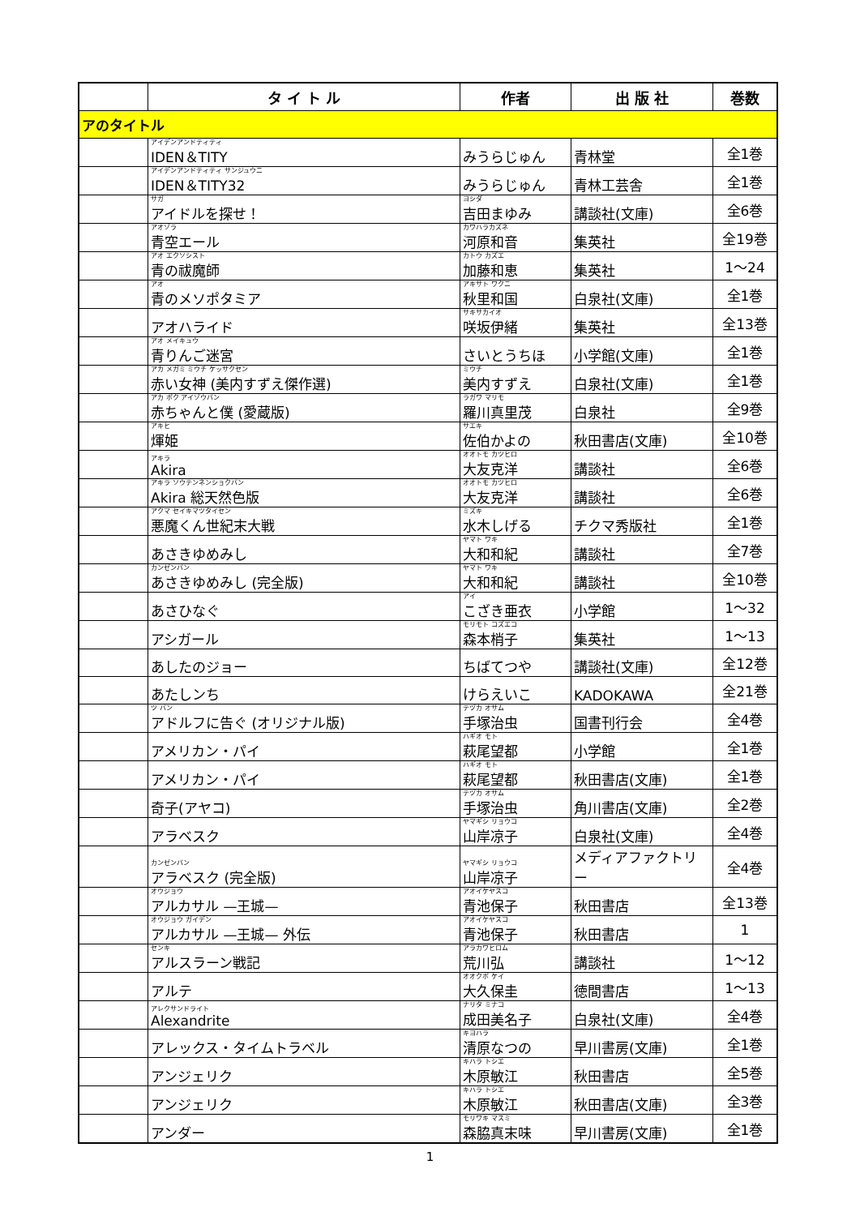| | タ イ ト ル | 作者 | 出 版 社 | 巻数 |
| --- | --- | --- | --- | --- |
| アのタイトル | | | | |
| | アイデンアンドティティ IDEN＆TITY | みうらじゅん | 青林堂 | 全1巻 |
| | アイデンアンドティティ サンジュウニ IDEN＆TITY32 | みうらじゅん | 青林工芸舎 | 全1巻 |
| | サガ アイドルを探せ！ | ヨシダ 吉田まゆみ | 講談社(文庫) | 全6巻 |
| | アオゾラ 青空エール | カワハラカズネ 河原和音 | 集英社 | 全19巻 |
| | アオ エクソシスト 青の祓魔師 | カトウ カズエ 加藤和恵 | 集英社 | 1～24 |
| | アオ 青のメソポタミア | アキサト ワクニ 秋里和国 | 白泉社(文庫) | 全1巻 |
| | アオハライド | サキサカイオ 咲坂伊緒 | 集英社 | 全13巻 |
| | アオ メイキュウ 青りんご迷宮 | さいとうちほ | 小学館(文庫) | 全1巻 |
| | アカ メガミ ミウチ ケッサクセン 赤い女神 (美内すずえ傑作選) | ミウチ 美内すずえ | 白泉社(文庫) | 全1巻 |
| | アカ ボク アイゾウバン 赤ちゃんと僕 (愛蔵版) | ラガワ マリモ 羅川真里茂 | 白泉社 | 全9巻 |
| | アキヒ 煇姫 | サエキ 佐伯かよの | 秋田書店(文庫) | 全10巻 |
| | アキラ Akira | オオトモ カツヒロ 大友克洋 | 講談社 | 全6巻 |
| | アキラ ソウテンネンショクバン Akira 総天然色版 | オオトモ カツヒロ 大友克洋 | 講談社 | 全6巻 |
| | アクマ セイキマツタイセン 悪魔くん世紀末大戦 | ミズキ 水木しげる | チクマ秀版社 | 全1巻 |
| | あさきゆめみし | ヤマト ワキ 大和和紀 | 講談社 | 全7巻 |
| | カンゼンバン あさきゆめみし (完全版) | ヤマト ワキ 大和和紀 | 講談社 | 全10巻 |
| | あさひなぐ | アイ こざき亜衣 | 小学館 | 1～32 |
| | アシガール | モリモト コズエコ 森本梢子 | 集英社 | 1～13 |
| | あしたのジョー | ちばてつや | 講談社(文庫) | 全12巻 |
| | あたしンち | けらえいこ | KADOKAWA | 全21巻 |
| | ツ バン アドルフに告ぐ (オリジナル版) | テヅカ オサム 手塚治虫 | 国書刊行会 | 全4巻 |
| | アメリカン・パイ | ハギオ モト 萩尾望都 | 小学館 | 全1巻 |
| | アメリカン・パイ | ハギオ モト 萩尾望都 | 秋田書店(文庫) | 全1巻 |
| | 奇子(アヤコ) | テヅカ オサム 手塚治虫 | 角川書店(文庫) | 全2巻 |
| | アラベスク | ヤマギシ リョウコ 山岸凉子 | 白泉社(文庫) | 全4巻 |
| | カンゼンバン アラベスク (完全版) | ヤマギシ リョウコ 山岸凉子 | メディアファクトリー | 全4巻 |
| | オウジョウ アルカサル —王城— | アオイケヤスコ 青池保子 | 秋田書店 | 全13巻 |
| | オウジョウ ガイデン アルカサル —王城— 外伝 | アオイケヤスコ 青池保子 | 秋田書店 | 1 |
| | センキ アルスラーン戦記 | アラカワヒロム 荒川弘 | 講談社 | 1～12 |
| | アルテ | オオクボ ケイ 大久保圭 | 徳間書店 | 1～13 |
| | アレクサンドライト Alexandrite | ナリタ ミナコ 成田美名子 | 白泉社(文庫) | 全4巻 |
| | アレックス・タイムトラベル | キヨハラ 清原なつの | 早川書房(文庫) | 全1巻 |
| | アンジェリク | キハラ トシエ 木原敏江 | 秋田書店 | 全5巻 |
| | アンジェリク | キハラ トシエ 木原敏江 | 秋田書店(文庫) | 全3巻 |
| | アンダー | モリワキ マスミ 森脇真末味 | 早川書房(文庫) | 全1巻 |
1